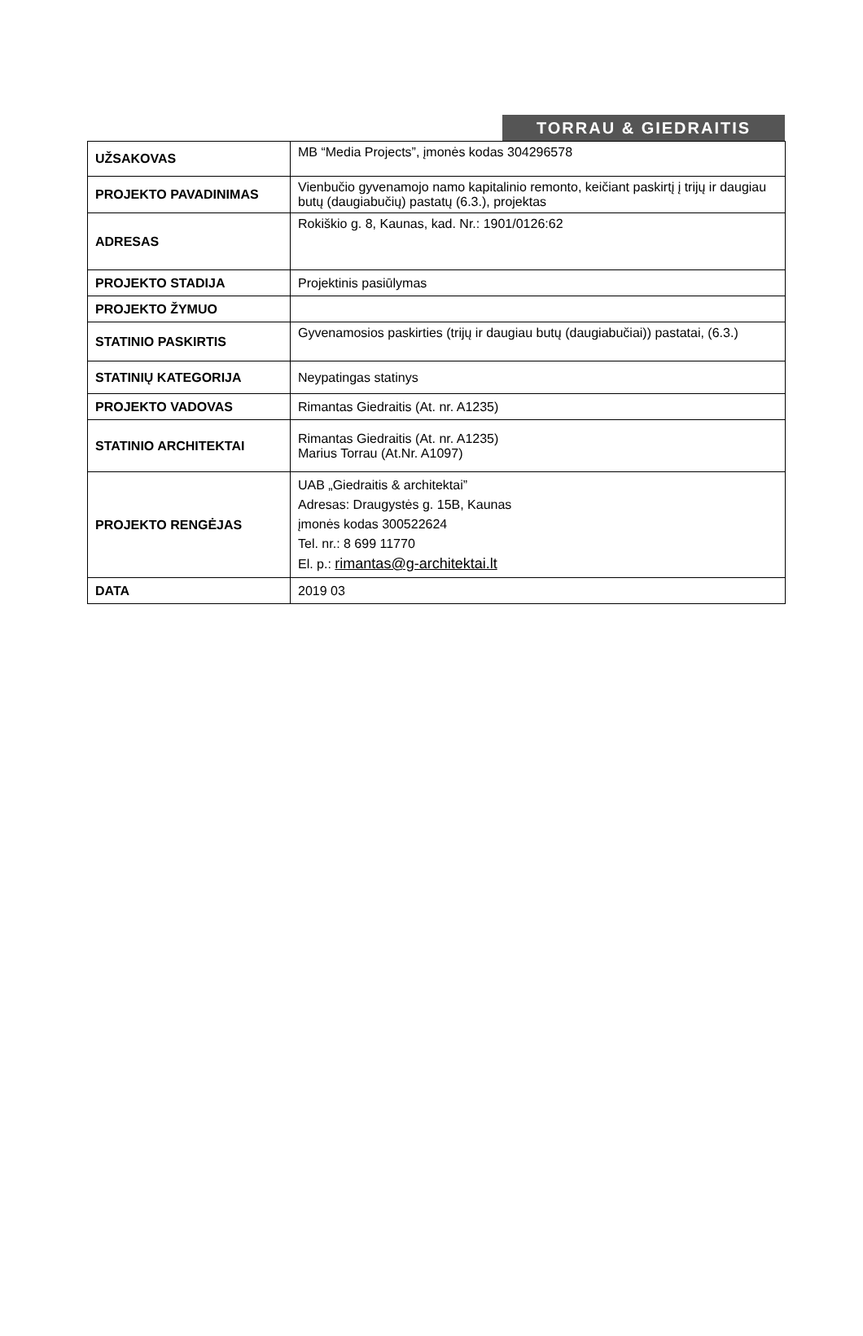TORRAU & GIEDRAITIS
| UŽSAKOVAS | MB “Media Projects”, įmonės kodas 304296578 |
| PROJEKTO PAVADINIMAS | Vienbučio gyvenamojo namo kapitalinio remonto, keičiant paskirtį į trijų ir daugiau butų (daugiabučių) pastatų (6.3.), projektas |
| ADRESAS | Rokiškio g. 8, Kaunas, kad. Nr.: 1901/0126:62 |
| PROJEKTO STADIJA | Projektinis pasiūlymas |
| PROJEKTO ŽYMUO | |
| STATINIO PASKIRTIS | Gyvenamosios paskirties (trijų ir daugiau butų (daugiabučiai)) pastatai, (6.3.) |
| STATINIŲ KATEGORIJA | Neypatingas statinys |
| PROJEKTO VADOVAS | Rimantas Giedraitis (At. nr. A1235) |
| STATINIO ARCHITEKTAI | Rimantas Giedraitis (At. nr. A1235) Marius Torrau (At.Nr. A1097) |
| PROJEKTO RENGĖJAS | UAB „Giedraitis & architektai” Adresas: Draugystės g. 15B, Kaunas įmonės kodas 300522624 Tel. nr.: 8 699 11770 El. p.: rimantas@g-architektai.lt |
| DATA | 2019 03 |